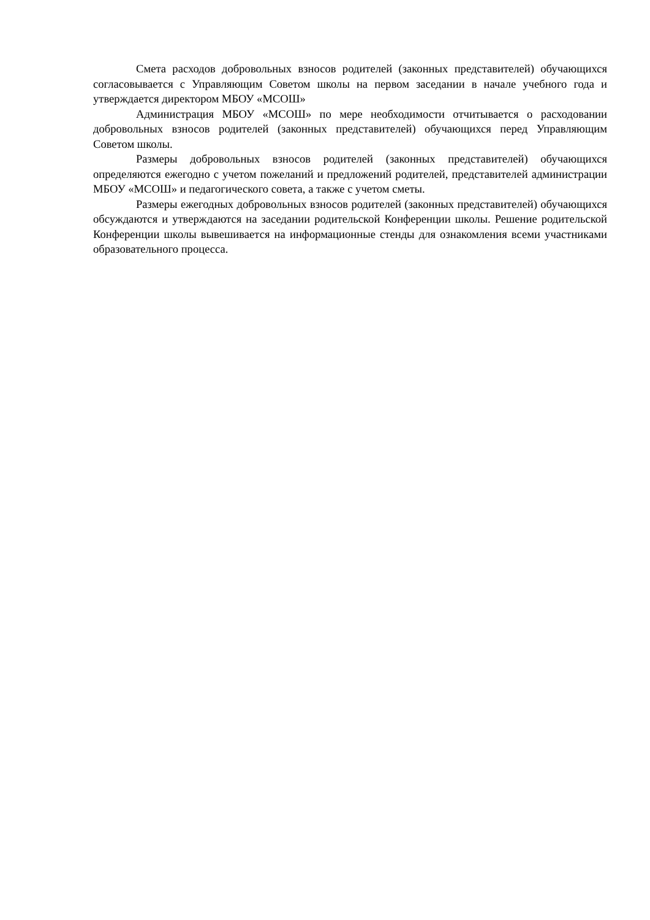Смета расходов добровольных взносов родителей (законных представителей) обучающихся согласовывается с Управляющим Советом школы на первом заседании в начале учебного года и утверждается директором МБОУ «МСОШ»
Администрация МБОУ «МСОШ» по мере необходимости отчитывается о расходовании добровольных взносов родителей (законных представителей) обучающихся перед Управляющим Советом школы.
Размеры добровольных взносов родителей (законных представителей) обучающихся определяются ежегодно с учетом пожеланий и предложений родителей, представителей администрации МБОУ «МСОШ» и педагогического совета, а также с учетом сметы.
Размеры ежегодных добровольных взносов родителей (законных представителей) обучающихся обсуждаются и утверждаются на заседании родительской Конференции школы. Решение родительской Конференции школы вывешивается на информационные стенды для ознакомления всеми участниками образовательного процесса.